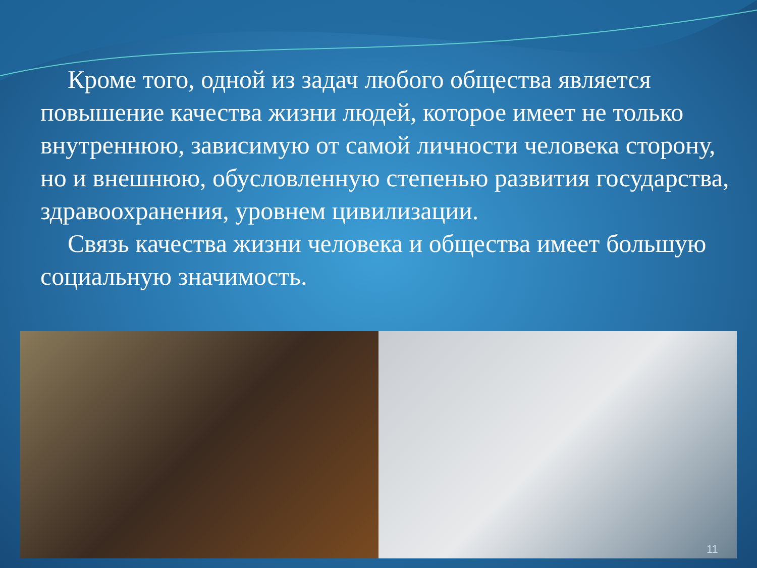Кроме того, одной из задач любого общества является повышение качества жизни людей, которое имеет не только внутреннюю, зависимую от самой личности человека сторону, но и внешнюю, обусловленную степенью развития государства, здравоохранения, уровнем цивилизации.
Связь качества жизни человека и общества имеет большую социальную значимость.
11